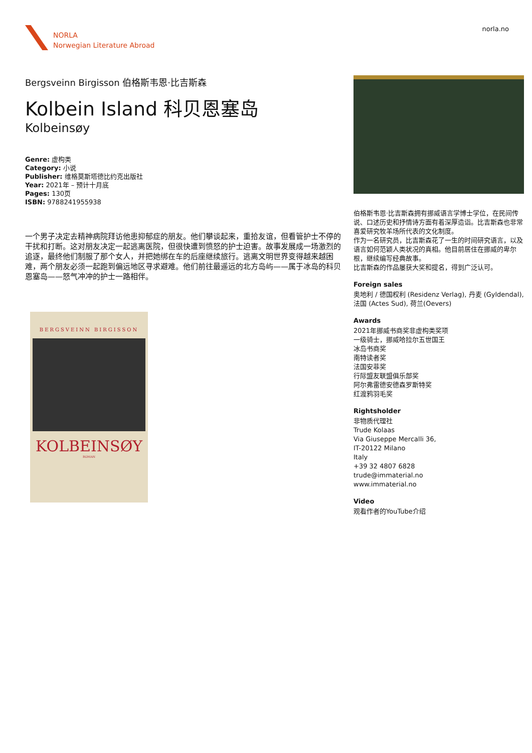NORLA
Norwegian Literature Abroad
norla.no
Bergsveinn Birgisson 伯格斯韦恩·比吉斯森
Kolbein Island 科贝恩塞岛
Kolbeinsøy
Genre: 虚构类
Category: 小说
Publisher: 维格莫斯塔德比约克出版社
Year: 2021年 – 预计十月底
Pages: 130页
ISBN: 9788241955938
一个男子决定去精神病院拜访他患抑郁症的朋友。他们攀谈起来，重拾友谊，但看管护士不停的干扰和打断。这对朋友决定一起逃离医院，但很快遭到愤怒的护士迫害。故事发展成一场激烈的追逐，最终他们制服了那个女人，并把她绑在车的后座继续旅行。逃离文明世界变得越来越困难，两个朋友必须一起跑到偏远地区寻求避难。他们前往最遥远的北方岛屿——属于冰岛的科贝恩塞岛——怒气冲冲的护士一路相伴。
BERGSVEINN BIRGISSON
KOLBEINSØY
ROMAN
伯格斯韦恩·比吉斯森拥有挪威语言学博士学位，在民间传说、口述历史和抒情诗方面有着深厚造诣。比吉斯森也非常喜爱研究牧羊场所代表的文化制度。
作为一名研究员，比吉斯森花了一生的时间研究语言，以及语言如何范颖人类状况的真相。他目前居住在挪威的卑尔根，继续编写经典故事。
比吉斯森的作品屡获大奖和提名，得到广泛认可。
Foreign sales
奥地利 / 德国权利 (Residenz Verlag), 丹麦 (Gyldendal), 法国 (Actes Sud), 荷兰(Oevers)
Awards
2021年挪威书商奖非虚构类奖项
一级骑士，挪威哈拉尔五世国王
冰岛书商奖
南特读者奖
法国安菲奖
行际盟友联盟俱乐部奖
阿尔弗雷德安德森罗斯特奖
红渡鸦羽毛奖
Rightsholder
非物质代理社
Trude Kolaas
Via Giuseppe Mercalli 36,
IT-20122 Milano
Italy
+39 32 4807 6828
trude@immaterial.no
www.immaterial.no
Video
观看作者的YouTube介绍